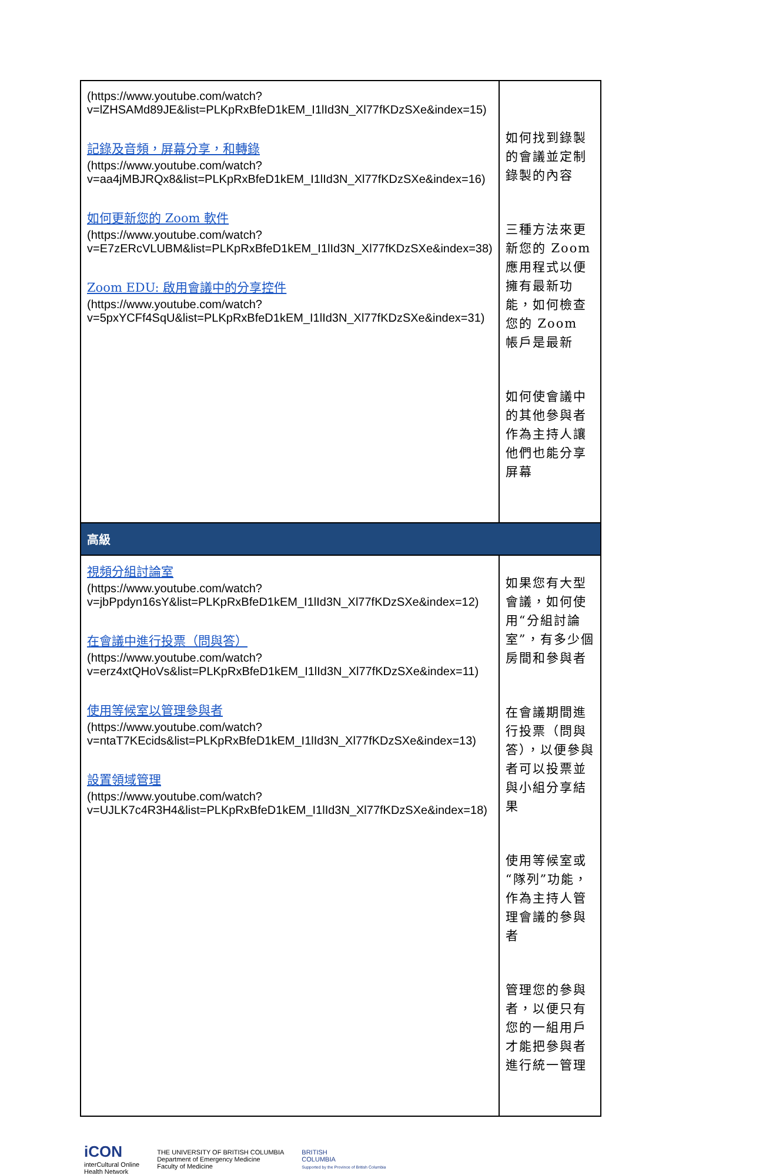| (https://www.youtube.com/watch?v=lZHSAMd89JE&list=PLKpRxBfeD1kEM_I1lId3N_Xl77fKDzSXe&index=15) 記錄及音頻，屏幕分享，和轉錄 (https://www.youtube.com/watch?v=aa4jMBJRQx8&list=PLKpRxBfeD1kEM_I1lId3N_Xl77fKDzSXe&index=16) 如何更新您的 Zoom 軟件 (https://www.youtube.com/watch?v=E7zERcVLUBM&list=PLKpRxBfeD1kEM_I1lId3N_Xl77fKDzSXe&index=38) Zoom EDU: 啟用會議中的分享控件 (https://www.youtube.com/watch?v=5pxYCFf4SqU&list=PLKpRxBfeD1kEM_I1lId3N_Xl77fKDzSXe&index=31) | 如何找到錄製的會議並定制錄製的內容 三種方法來更新您的 Zoom 應用程式以便擁有最新功能，如何檢查您的 Zoom 帳戶是最新 如何使會議中的其他參與者作為主持人讓他們也能分享屏幕 |
| 高級 | |
| 視頻分組討論室 (https://www.youtube.com/watch?v=jbPpdyn16sY&list=PLKpRxBfeD1kEM_I1lId3N_Xl77fKDzSXe&index=12) 在會議中進行投票（問與答） (https://www.youtube.com/watch?v=erz4xtQHoVs&list=PLKpRxBfeD1kEM_I1lId3N_Xl77fKDzSXe&index=11) 使用等候室以管理參與者 (https://www.youtube.com/watch?v=ntaT7KEcids&list=PLKpRxBfeD1kEM_I1lId3N_Xl77fKDzSXe&index=13) 設置領域管理 (https://www.youtube.com/watch?v=UJLK7c4R3H4&list=PLKpRxBfeD1kEM_I1lId3N_Xl77fKDzSXe&index=18) | 如果您有大型會議，如何使用“分組討論室”，有多少個房間和參與者 在會議期間進行投票（問與答），以便參與者可以投票並與小組分享結果 使用等候室或“隊列”功能，作為主持人管理會議的參與者 管理您的參與者，以便只有您的一組用戶才能把參與者進行統一管理 |
iCON
interCultural Online
Health Network
THE UNIVERSITY OF BRITISH COLUMBIA
Department of Emergency Medicine
Faculty of Medicine
BRITISH
COLUMBIA
Supported by the Province of British Columbia